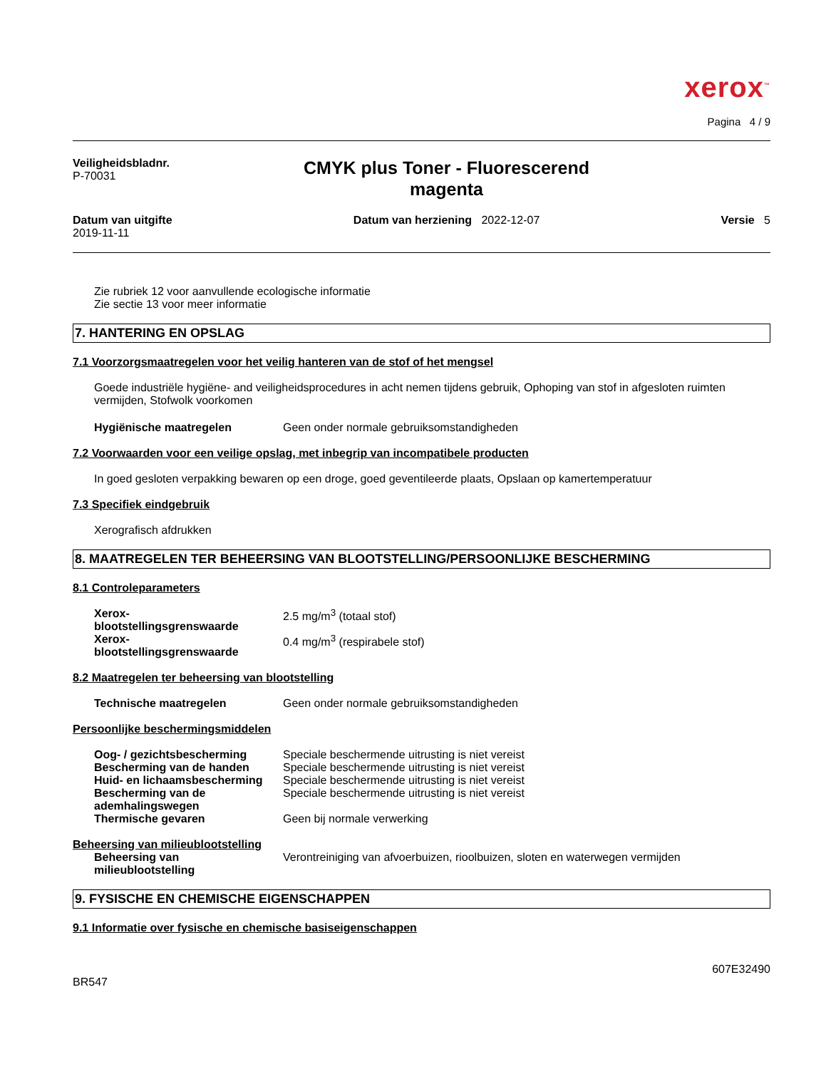xerox<sup>™</sup>
Pagina 4 / 9
Veiligheidsbladnr.
P-70031
CMYK plus Toner - Fluorescerend
magenta
Datum van uitgifte
2019-11-11
Datum van herziening 2022-12-07
Versie 5
Zie rubriek 12 voor aanvullende ecologische informatie
Zie sectie 13 voor meer informatie
7. HANTERING EN OPSLAG
7.1 Voorzorgsmaatregelen voor het veilig hanteren van de stof of het mengsel
Goede industriële hygiëne- and veiligheidsprocedures in acht nemen tijdens gebruik, Ophoping van stof in afgesloten ruimten vermijden, Stofwolk voorkomen
Hygiënische maatregelen Geen onder normale gebruiksomstandigheden
7.2 Voorwaarden voor een veilige opslag, met inbegrip van incompatibele producten
In goed gesloten verpakking bewaren op een droge, goed geventileerde plaats, Opslaan op kamertemperatuur
7.3 Specifiek eindgebruik
Xerografisch afdrukken
8. MAATREGELEN TER BEHEERSING VAN BLOOTSTELLING/PERSOONLIJKE BESCHERMING
8.1 Controleparameters
Xerox-
blootstellingsgrenswaarde 2.5 mg/m<sup>3</sup> (totaal stof)
Xerox-
blootstellingsgrenswaarde 0.4 mg/m<sup>3</sup> (respirabele stof)
8.2 Maatregelen ter beheersing van blootstelling
Technische maatregelen Geen onder normale gebruiksomstandigheden
Persoonlijke beschermingsmiddelen
Oog- / gezichtsbescherming Speciale beschermende uitrusting is niet vereist
Bescherming van de handen Speciale beschermende uitrusting is niet vereist
Huid- en lichaamsbescherming Speciale beschermende uitrusting is niet vereist
Bescherming van de
ademhalingswegen Speciale beschermende uitrusting is niet vereist
Thermische gevaren Geen bij normale verwerking
Beheersing van milieublootstelling
Beheersing van
milieublootstelling Verontreiniging van afvoerbuizen, rioolbuizen, sloten en waterwegen vermijden
9. FYSISCHE EN CHEMISCHE EIGENSCHAPPEN
9.1 Informatie over fysische en chemische basiseigenschappen
BR547 607E32490